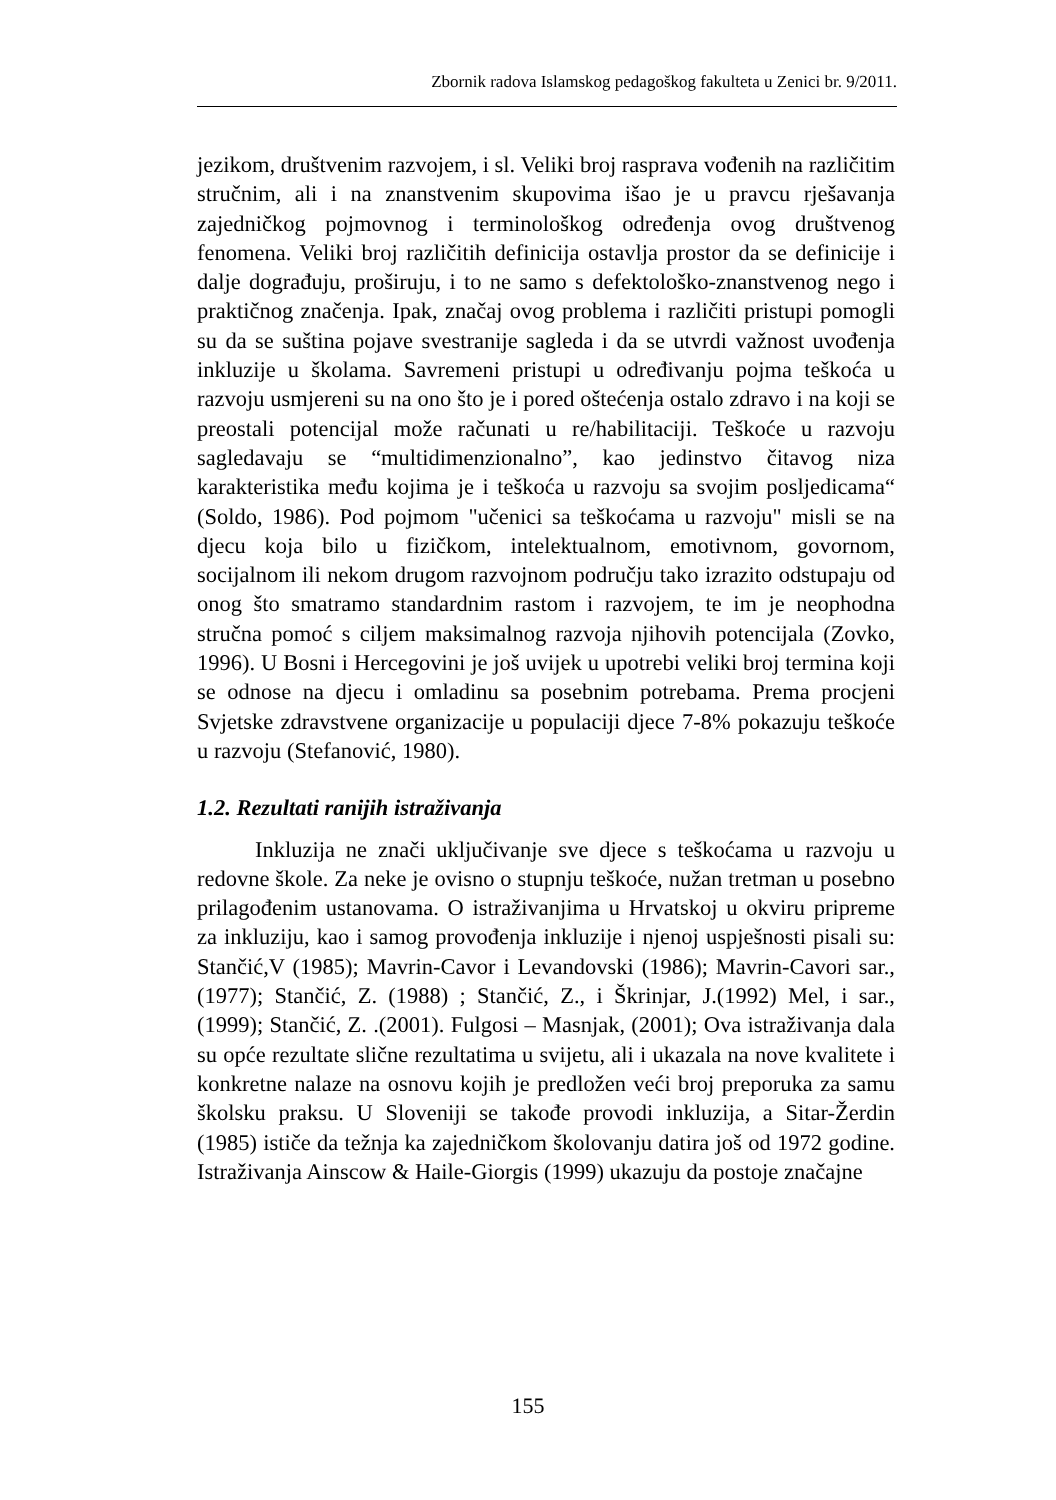Zbornik radova Islamskog pedagoškog fakulteta u Zenici br. 9/2011.
jezikom, društvenim razvojem, i sl. Veliki broj rasprava vođenih na različitim stručnim, ali i na znanstvenim skupovima išao je u pravcu rješavanja zajedničkog pojmovnog i terminološkog određenja ovog društvenog fenomena. Veliki broj različitih definicija ostavlja prostor da se definicije i dalje dograđuju, proširuju, i to ne samo s defektološko-znanstvenog nego i praktičnog značenja. Ipak, značaj ovog problema i različiti pristupi pomogli su da se suština pojave svestranije sagleda i da se utvrdi važnost uvođenja inkluzije u školama. Savremeni pristupi u određivanju pojma teškoća u razvoju usmjereni su na ono što je i pored oštećenja ostalo zdravo i na koji se preostali potencijal može računati u re/habilitaciji. Teškoće u razvoju sagledavaju se “multidimenzionalno”, kao jedinstvo čitavog niza karakteristika među kojima je i teškoća u razvoju sa svojim posljedicama“ (Soldo, 1986). Pod pojmom "učenici sa teškoćama u razvoju" misli se na djecu koja bilo u fizičkom, intelektualnom, emotivnom, govornom, socijalnom ili nekom drugom razvojnom području tako izrazito odstupaju od onog što smatramo standardnim rastom i razvojem, te im je neophodna stručna pomoć s ciljem maksimalnog razvoja njihovih potencijala (Zovko, 1996). U Bosni i Hercegovini je još uvijek u upotrebi veliki broj termina koji se odnose na djecu i omladinu sa posebnim potrebama. Prema procjeni Svjetske zdravstvene organizacije u populaciji djece 7-8% pokazuju teškoće u razvoju (Stefanović, 1980).
1.2. Rezultati ranijih istraživanja
Inkluzija ne znači uključivanje sve djece s teškoćama u razvoju u redovne škole. Za neke je ovisno o stupnju teškoće, nužan tretman u posebno prilagođenim ustanovama. O istraživanjima u Hrvatskoj u okviru pripreme za inkluziju, kao i samog provođenja inkluzije i njenoj uspješnosti pisali su: Stančić,V (1985); Mavrin-Cavor i Levandovski (1986); Mavrin-Cavori sar., (1977); Stančić, Z. (1988) ; Stančić, Z., i Škrinjar, J.(1992) Mel, i sar., (1999); Stančić, Z. .(2001). Fulgosi – Masnjak, (2001); Ova istraživanja dala su opće rezultate slične rezultatima u svijetu, ali i ukazala na nove kvalitete i konkretne nalaze na osnovu kojih je predložen veći broj preporuka za samu školsku praksu. U Sloveniji se takođe provodi inkluzija, a Sitar-Žerdin (1985) ističe da težnja ka zajedničkom školovanju datira još od 1972 godine. Istraživanja Ainscow & Haile-Giorgis (1999) ukazuju da postoje značajne
155